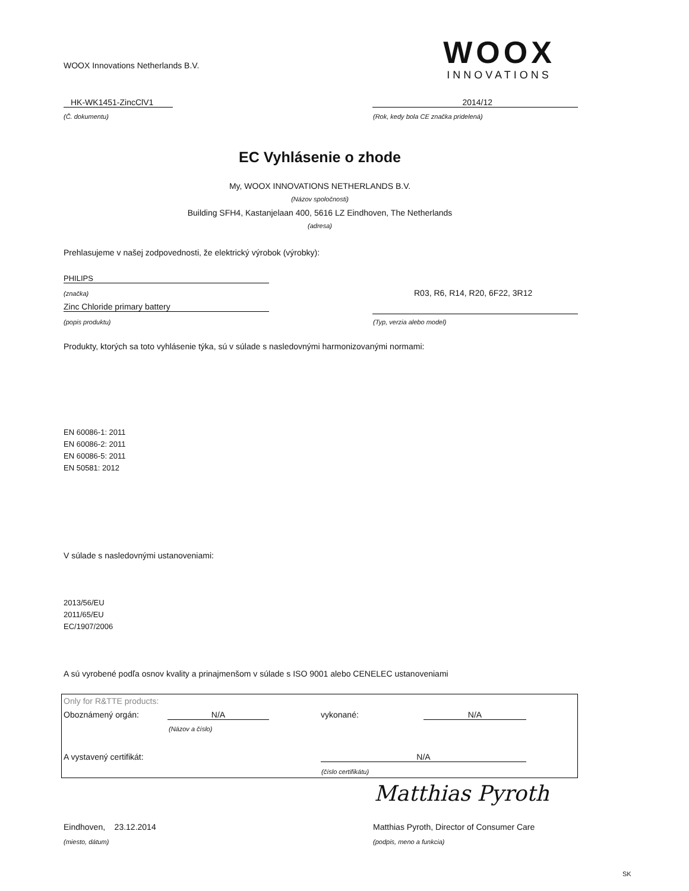WOOX Innovations Netherlands B.V.
WOOX
INNOVATIONS
HK-WK1451-ZincClV1
(Č. dokumentu)
2014/12
(Rok, kedy bola CE značka pridelená)
EC Vyhlásenie o zhode
My, WOOX INNOVATIONS NETHERLANDS B.V.
(Názov spoločnosti)
Building SFH4, Kastanjelaan 400, 5616 LZ Eindhoven, The Netherlands
(adresa)
Prehlasujeme v našej zodpovednosti, že elektrický výrobok (výrobky):
PHILIPS
(značka) R03, R6, R14, R20, 6F22, 3R12
Zinc Chloride primary battery
(popis produktu) (Typ, verzia alebo model)
Produkty, ktorých sa toto vyhlásenie týka, sú v súlade s nasledovnými harmonizovanými normami:
EN 60086-1: 2011
EN 60086-2: 2011
EN 60086-5: 2011
EN 50581: 2012
V súlade s nasledovnými ustanoveniami:
2013/56/EU
2011/65/EU
EC/1907/2006
A sú vyrobené podľa osnov kvality a prinajmenšom v súlade s ISO 9001 alebo CENELEC ustanoveniami
Only for R&TTE products:
Oboznámený orgán: N/A
(Názov a číslo)
vykonané: N/A
A vystavený certifikát: N/A
(číslo certifikátu)
Matthias Pyroth
Eindhoven, 23.12.2014
(miesto, dátum)
Matthias Pyroth, Director of Consumer Care
(podpis, meno a funkcia)
SK